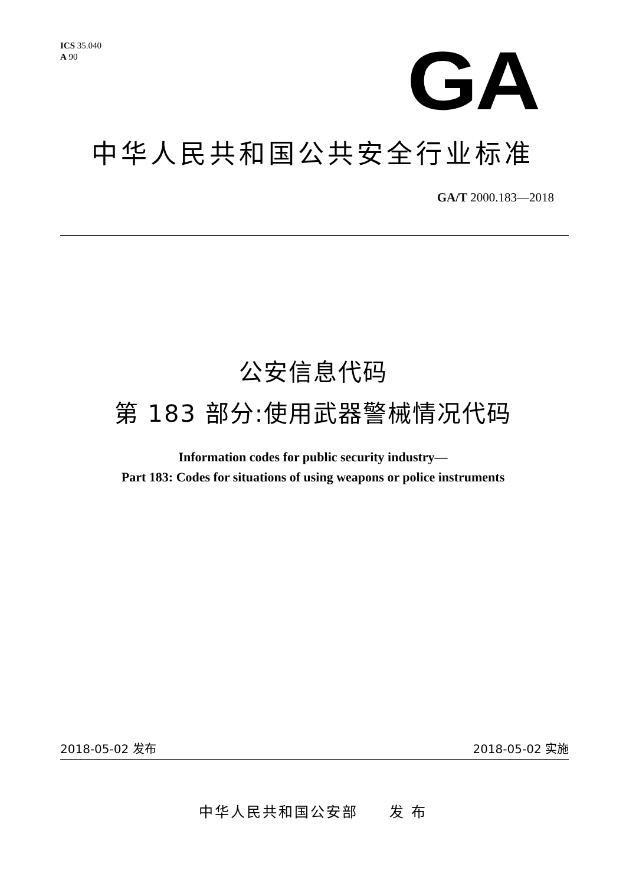ICS 35.040
A 90
GA
中华人民共和国公共安全行业标准
GA/T 2000.183—2018
公安信息代码
第 183 部分:使用武器警械情况代码
Information codes for public security industry—
Part 183: Codes for situations of using weapons or police instruments
2018-05-02 发布 2018-05-02 实施
中华人民共和国公安部 发 布